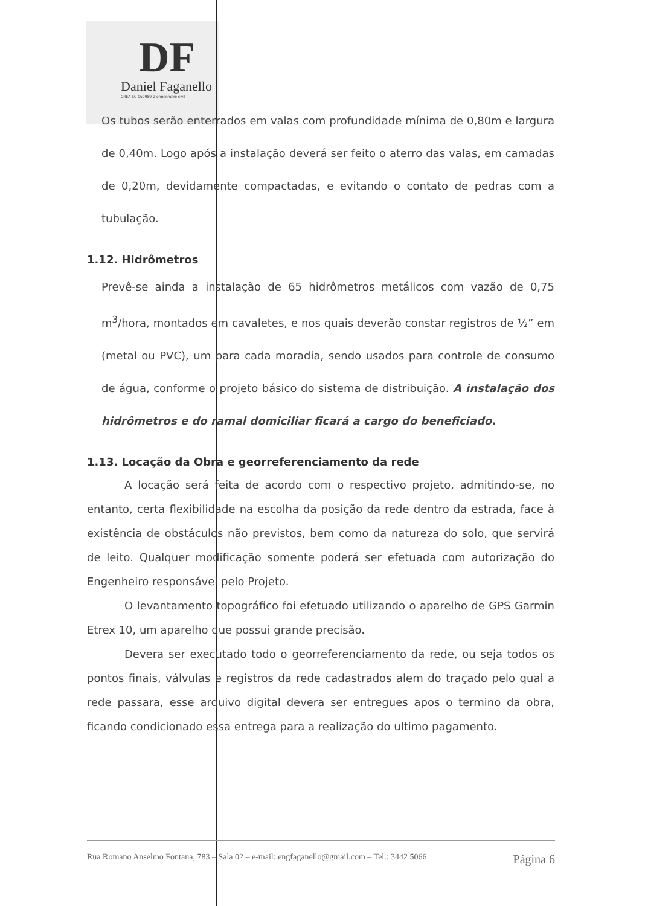DF
Daniel Faganello
CREA-SC 060959-2 engenheiro civil
Os tubos serão enterrados em valas com profundidade mínima de 0,80m e largura de 0,40m. Logo após a instalação deverá ser feito o aterro das valas, em camadas de 0,20m, devidamente compactadas, e evitando o contato de pedras com a tubulação.
1.12. Hidrômetros
Prevê-se ainda a instalação de 65 hidrômetros metálicos com vazão de 0,75 m<sup>3</sup>/hora, montados em cavaletes, e nos quais deverão constar registros de ½” em (metal ou PVC), um para cada moradia, sendo usados para controle de consumo de água, conforme o projeto básico do sistema de distribuição. A instalação dos hidrômetros e do ramal domiciliar ficará a cargo do beneficiado.
1.13. Locação da Obra e georreferenciamento da rede
A locação será feita de acordo com o respectivo projeto, admitindo-se, no entanto, certa flexibilidade na escolha da posição da rede dentro da estrada, face à existência de obstáculos não previstos, bem como da natureza do solo, que servirá de leito. Qualquer modificação somente poderá ser efetuada com autorização do Engenheiro responsável pelo Projeto.
O levantamento topográfico foi efetuado utilizando o aparelho de GPS Garmin Etrex 10, um aparelho que possui grande precisão.
Devera ser executado todo o georreferenciamento da rede, ou seja todos os pontos finais, válvulas e registros da rede cadastrados alem do traçado pelo qual a rede passara, esse arquivo digital devera ser entregues apos o termino da obra, ficando condicionado essa entrega para a realização do ultimo pagamento.
Rua Romano Anselmo Fontana, 783 – Sala 02 – e-mail: engfaganello@gmail.com – Tel.: 3442 5066 Página 6